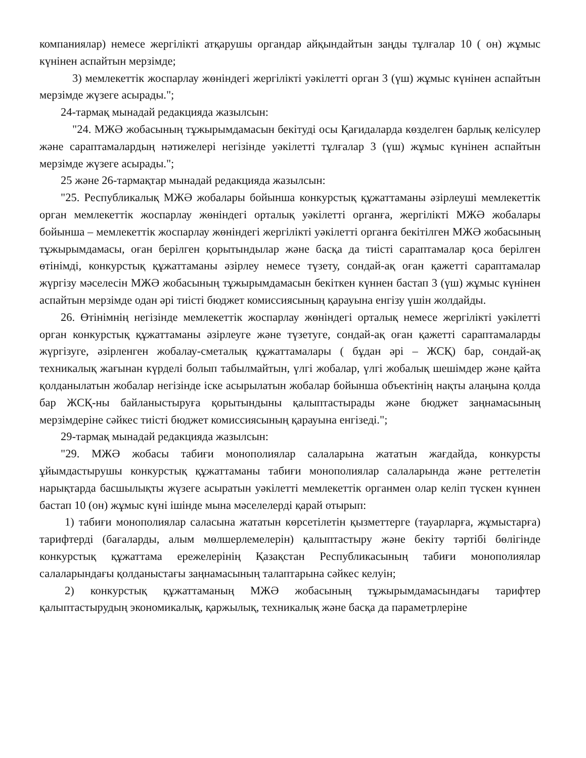компаниялар) немесе жергілікті атқарушы органдар айқындайтын заңды тұлғалар 10 ( он) жұмыс күнінен аспайтын мерзімде;
3) мемлекеттік жоспарлау жөніндегі жергілікті уәкілетті орган 3 (үш) жұмыс күнінен аспайтын мерзімде жүзеге асырады.";
24-тармақ мынадай редакцияда жазылсын:
"24. МЖӘ жобасының тұжырымдамасын бекітуді осы Қағидаларда көзделген барлық келісулер және сараптамалардың нәтижелері негізінде уәкілетті тұлғалар 3 (үш) жұмыс күнінен аспайтын мерзімде жүзеге асырады.";
25 және 26-тармақтар мынадай редакцияда жазылсын:
"25. Республикалық МЖӘ жобалары бойынша конкурстық құжаттаманы әзірлеуші мемлекеттік орган мемлекеттік жоспарлау жөніндегі орталық уәкілетті органға, жергілікті МЖӘ жобалары бойынша – мемлекеттік жоспарлау жөніндегі жергілікті уәкілетті органға бекітілген МЖӘ жобасының тұжырымдамасы, оған берілген қорытындылар және басқа да тиісті сараптамалар қоса берілген өтінімді, конкурстық құжаттаманы әзірлеу немесе түзету, сондай-ақ оған қажетті сараптамалар жүргізу мәселесін МЖӘ жобасының тұжырымдамасын бекіткен күннен бастап 3 (үш) жұмыс күнінен аспайтын мерзімде одан әрі тиісті бюджет комиссиясының қарауына енгізу үшін жолдайды.
26. Өтінімнің негізінде мемлекеттік жоспарлау жөніндегі орталық немесе жергілікті уәкілетті орган конкурстық құжаттаманы әзірлеуге және түзетуге, сондай-ақ оған қажетті сараптамаларды жүргізуге, әзірленген жобалау-сметалық құжаттамалары ( бұдан әрі – ЖСҚ) бар, сондай-ақ техникалық жағынан күрделі болып табылмайтын, үлгі жобалар, үлгі жобалық шешімдер және қайта қолданылатын жобалар негізінде іске асырылатын жобалар бойынша объектінің нақты алаңына қолда бар ЖСҚ-ны байланыстыруға қорытындыны қалыптастырады және бюджет заңнамасының мерзімдеріне сәйкес тиісті бюджет комиссиясының қарауына енгізеді.";
29-тармақ мынадай редакцияда жазылсын:
"29. МЖӘ жобасы табиғи монополиялар салаларына жататын жағдайда, конкурсты ұйымдастырушы конкурстық құжаттаманы табиғи монополиялар салаларында және реттелетін нарықтарда басшылықты жүзеге асыратын уәкілетті мемлекеттік органмен олар келіп түскен күннен бастап 10 (он) жұмыс күні ішінде мына мәселелерді қарай отырып:
1) табиғи монополиялар саласына жататын көрсетілетін қызметтерге (тауарларға, жұмыстарға) тарифтерді (бағаларды, алым мөлшерлемелерін) қалыптастыру және бекіту тәртібі бөлігінде конкурстық құжаттама ережелерінің Қазақстан Республикасының табиғи монополиялар салаларындағы қолданыстағы заңнамасының талаптарына сәйкес келуін;
2) конкурстық құжаттаманың МЖӘ жобасының тұжырымдамасындағы тарифтер қалыптастырудың экономикалық, қаржылық, техникалық және басқа да параметрлеріне